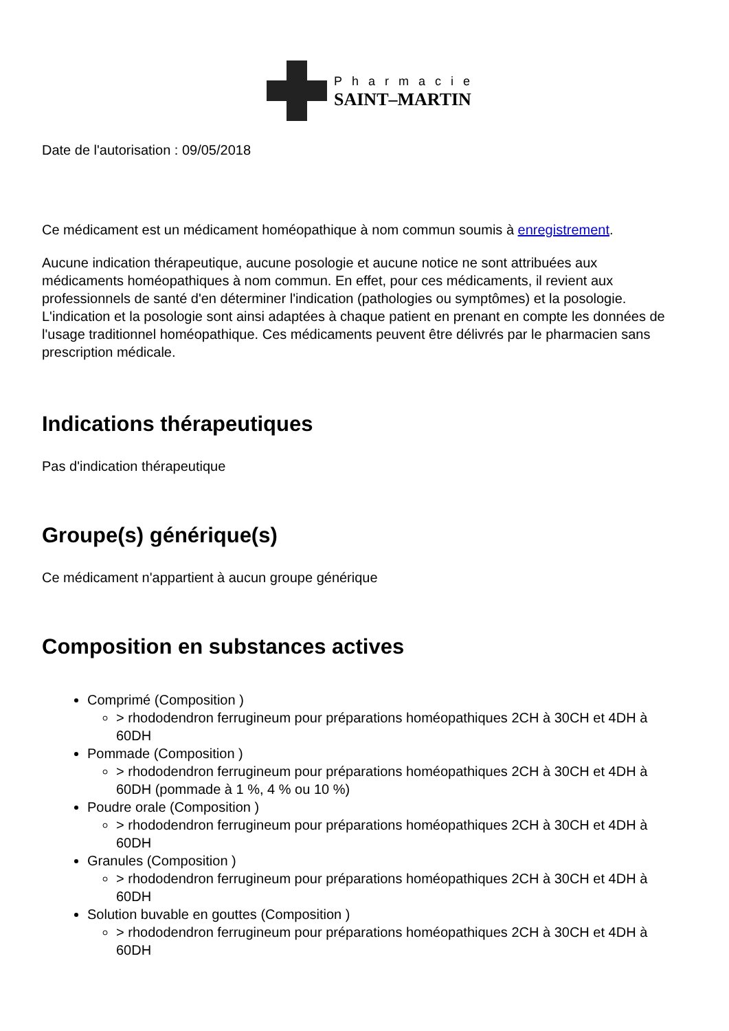Pharmacie
SAINT–MARTIN
Date de l'autorisation : 09/05/2018
Ce médicament est un médicament homéopathique à nom commun soumis à enregistrement.
Aucune indication thérapeutique, aucune posologie et aucune notice ne sont attribuées aux médicaments homéopathiques à nom commun. En effet, pour ces médicaments, il revient aux professionnels de santé d'en déterminer l'indication (pathologies ou symptômes) et la posologie. L'indication et la posologie sont ainsi adaptées à chaque patient en prenant en compte les données de l'usage traditionnel homéopathique. Ces médicaments peuvent être délivrés par le pharmacien sans prescription médicale.
Indications thérapeutiques
Pas d'indication thérapeutique
Groupe(s) générique(s)
Ce médicament n'appartient à aucun groupe générique
Composition en substances actives
Comprimé (Composition )
> rhododendron ferrugineum pour préparations homéopathiques 2CH à 30CH et 4DH à 60DH
Pommade (Composition )
> rhododendron ferrugineum pour préparations homéopathiques 2CH à 30CH et 4DH à 60DH (pommade à 1 %, 4 % ou 10 %)
Poudre orale (Composition )
> rhododendron ferrugineum pour préparations homéopathiques 2CH à 30CH et 4DH à 60DH
Granules (Composition )
> rhododendron ferrugineum pour préparations homéopathiques 2CH à 30CH et 4DH à 60DH
Solution buvable en gouttes (Composition )
> rhododendron ferrugineum pour préparations homéopathiques 2CH à 30CH et 4DH à 60DH